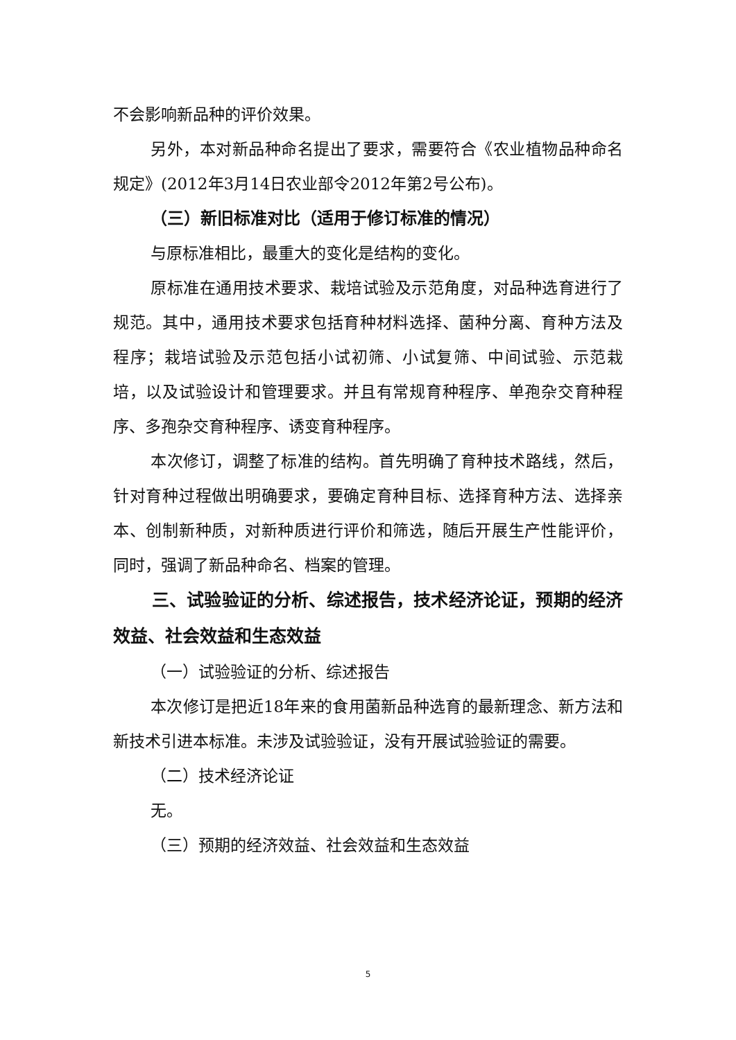不会影响新品种的评价效果。
另外，本对新品种命名提出了要求，需要符合《农业植物品种命名规定》(2012年3月14日农业部令2012年第2号公布)。
（三）新旧标准对比（适用于修订标准的情况）
与原标准相比，最重大的变化是结构的变化。
原标准在通用技术要求、栽培试验及示范角度，对品种选育进行了规范。其中，通用技术要求包括育种材料选择、菌种分离、育种方法及程序；栽培试验及示范包括小试初筛、小试复筛、中间试验、示范栽培，以及试验设计和管理要求。并且有常规育种程序、单孢杂交育种程序、多孢杂交育种程序、诱变育种程序。
本次修订，调整了标准的结构。首先明确了育种技术路线，然后，针对育种过程做出明确要求，要确定育种目标、选择育种方法、选择亲本、创制新种质，对新种质进行评价和筛选，随后开展生产性能评价，同时，强调了新品种命名、档案的管理。
三、试验验证的分析、综述报告，技术经济论证，预期的经济效益、社会效益和生态效益
（一）试验验证的分析、综述报告
本次修订是把近18年来的食用菌新品种选育的最新理念、新方法和新技术引进本标准。未涉及试验验证，没有开展试验验证的需要。
（二）技术经济论证
无。
（三）预期的经济效益、社会效益和生态效益
5